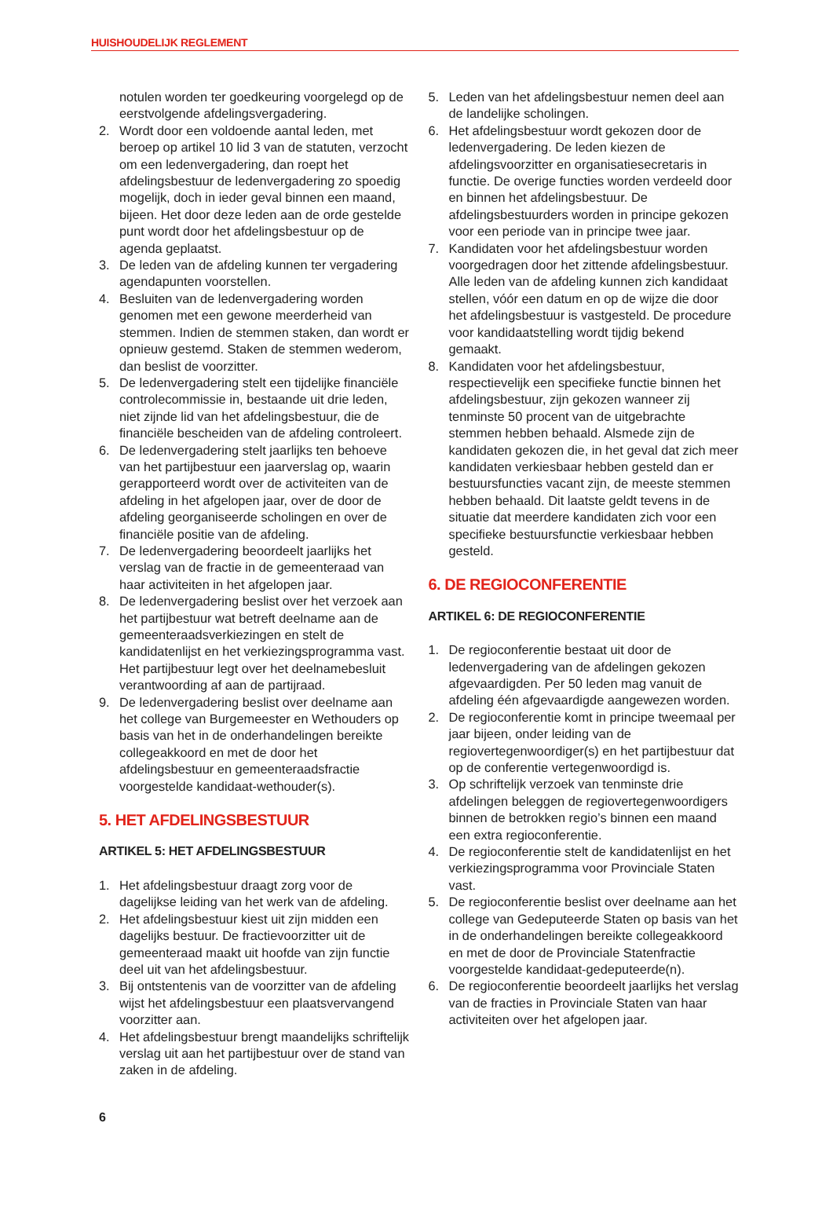HUISHOUDELIJK REGLEMENT
notulen worden ter goedkeuring voorgelegd op de eerstvolgende afdelingsvergadering.
2. Wordt door een voldoende aantal leden, met beroep op artikel 10 lid 3 van de statuten, verzocht om een ledenvergadering, dan roept het afdelingsbestuur de ledenvergadering zo spoedig mogelijk, doch in ieder geval binnen een maand, bijeen. Het door deze leden aan de orde gestelde punt wordt door het afdelingsbestuur op de agenda geplaatst.
3. De leden van de afdeling kunnen ter vergadering agendapunten voorstellen.
4. Besluiten van de ledenvergadering worden genomen met een gewone meerderheid van stemmen. Indien de stemmen staken, dan wordt er opnieuw gestemd. Staken de stemmen wederom, dan beslist de voorzitter.
5. De ledenvergadering stelt een tijdelijke financiële controlecommissie in, bestaande uit drie leden, niet zijnde lid van het afdelingsbestuur, die de financiële bescheiden van de afdeling controleert.
6. De ledenvergadering stelt jaarlijks ten behoeve van het partijbestuur een jaarverslag op, waarin gerapporteerd wordt over de activiteiten van de afdeling in het afgelopen jaar, over de door de afdeling georganiseerde scholingen en over de financiële positie van de afdeling.
7. De ledenvergadering beoordeelt jaarlijks het verslag van de fractie in de gemeenteraad van haar activiteiten in het afgelopen jaar.
8. De ledenvergadering beslist over het verzoek aan het partijbestuur wat betreft deelname aan de gemeenteraadsverkiezingen en stelt de kandidatenlijst en het verkiezingsprogramma vast. Het partijbestuur legt over het deelnamebesluit verantwoording af aan de partijraad.
9. De ledenvergadering beslist over deelname aan het college van Burgemeester en Wethouders op basis van het in de onderhandelingen bereikte collegeakkoord en met de door het afdelingsbestuur en gemeenteraadsfractie voorgestelde kandidaat-wethouder(s).
5. HET AFDELINGSBESTUUR
ARTIKEL 5: HET AFDELINGSBESTUUR
1. Het afdelingsbestuur draagt zorg voor de dagelijkse leiding van het werk van de afdeling.
2. Het afdelingsbestuur kiest uit zijn midden een dagelijks bestuur. De fractievoorzitter uit de gemeenteraad maakt uit hoofde van zijn functie deel uit van het afdelingsbestuur.
3. Bij ontstentenis van de voorzitter van de afdeling wijst het afdelingsbestuur een plaatsvervangend voorzitter aan.
4. Het afdelingsbestuur brengt maandelijks schriftelijk verslag uit aan het partijbestuur over de stand van zaken in de afdeling.
5. Leden van het afdelingsbestuur nemen deel aan de landelijke scholingen.
6. Het afdelingsbestuur wordt gekozen door de ledenvergadering. De leden kiezen de afdelingsvoorzitter en organisatiesecretaris in functie. De overige functies worden verdeeld door en binnen het afdelingsbestuur. De afdelingsbestuurders worden in principe gekozen voor een periode van in principe twee jaar.
7. Kandidaten voor het afdelingsbestuur worden voorgedragen door het zittende afdelingsbestuur. Alle leden van de afdeling kunnen zich kandidaat stellen, vóór een datum en op de wijze die door het afdelingsbestuur is vastgesteld. De procedure voor kandidaatstelling wordt tijdig bekend gemaakt.
8. Kandidaten voor het afdelingsbestuur, respectievelijk een specifieke functie binnen het afdelingsbestuur, zijn gekozen wanneer zij tenminste 50 procent van de uitgebrachte stemmen hebben behaald. Alsmede zijn de kandidaten gekozen die, in het geval dat zich meer kandidaten verkiesbaar hebben gesteld dan er bestuursfuncties vacant zijn, de meeste stemmen hebben behaald. Dit laatste geldt tevens in de situatie dat meerdere kandidaten zich voor een specifieke bestuursfunctie verkiesbaar hebben gesteld.
6. DE REGIOCONFERENTIE
ARTIKEL 6: DE REGIOCONFERENTIE
1. De regioconferentie bestaat uit door de ledenvergadering van de afdelingen gekozen afgevaardigden. Per 50 leden mag vanuit de afdeling één afgevaardigde aangewezen worden.
2. De regioconferentie komt in principe tweemaal per jaar bijeen, onder leiding van de regiovertegenwoordiger(s) en het partijbestuur dat op de conferentie vertegenwoordigd is.
3. Op schriftelijk verzoek van tenminste drie afdelingen beleggen de regiovertegenwoordigers binnen de betrokken regio’s binnen een maand een extra regioconferentie.
4. De regioconferentie stelt de kandidatenlijst en het verkiezingsprogramma voor Provinciale Staten vast.
5. De regioconferentie beslist over deelname aan het college van Gedeputeerde Staten op basis van het in de onderhandelingen bereikte collegeakkoord en met de door de Provinciale Statenfractie voorgestelde kandidaat-gedeputeerde(n).
6. De regioconferentie beoordeelt jaarlijks het verslag van de fracties in Provinciale Staten van haar activiteiten over het afgelopen jaar.
6